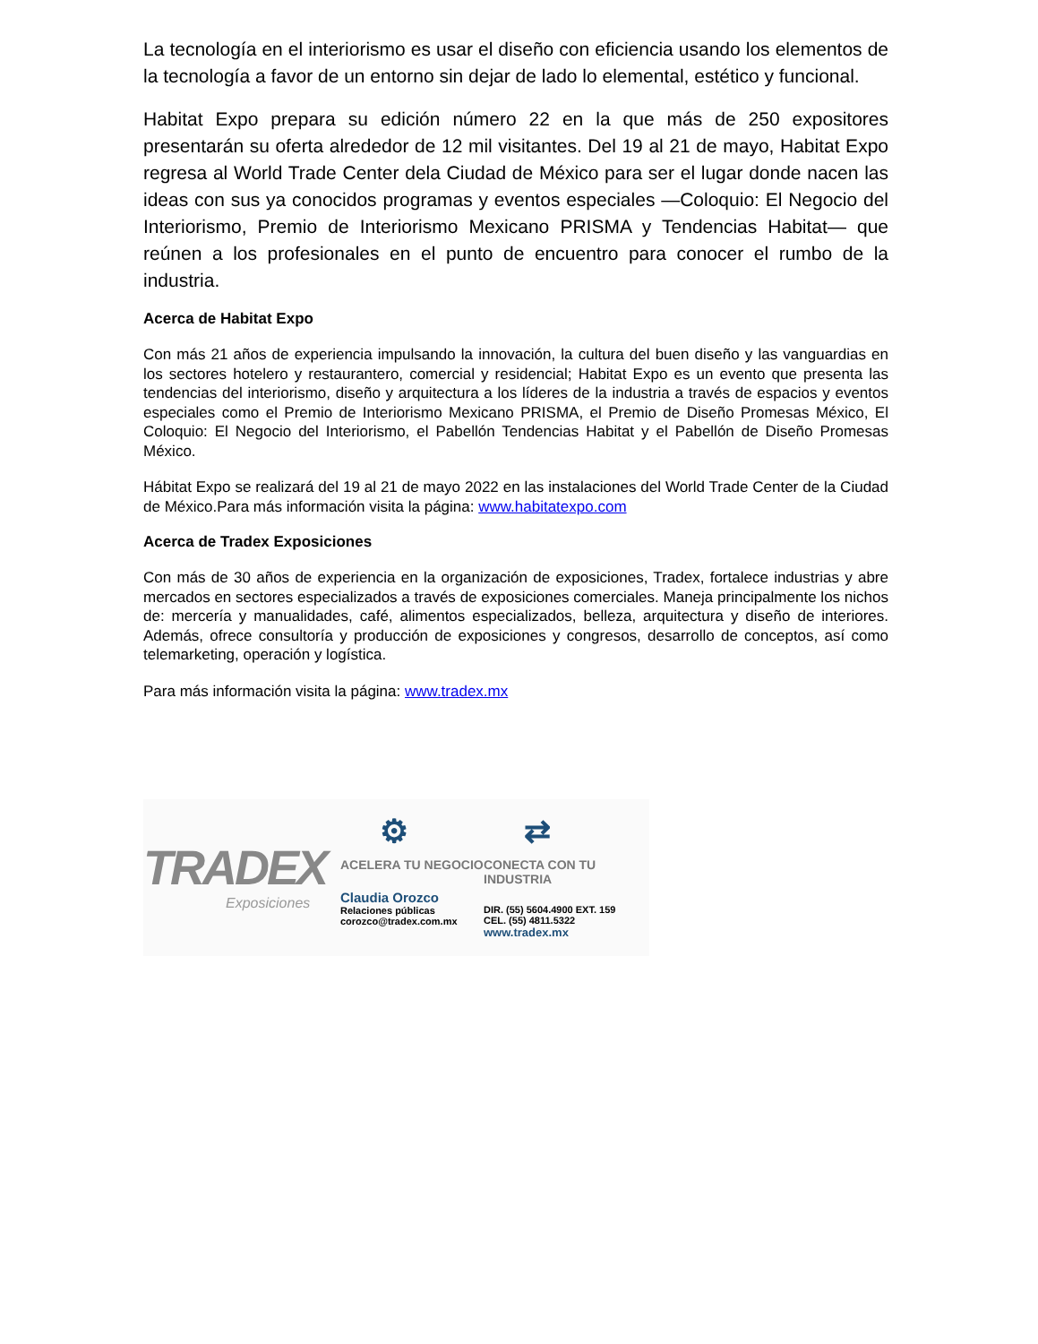La tecnología en el interiorismo es usar el diseño con eficiencia usando los elementos de la tecnología a favor de un entorno sin dejar de lado lo elemental, estético y funcional.
Habitat Expo prepara su edición número 22 en la que más de 250 expositores presentarán su oferta alrededor de 12 mil visitantes. Del 19 al 21 de mayo, Habitat Expo regresa al World Trade Center dela Ciudad de México para ser el lugar donde nacen las ideas con sus ya conocidos programas y eventos especiales —Coloquio: El Negocio del Interiorismo, Premio de Interiorismo Mexicano PRISMA y Tendencias Habitat— que reúnen a los profesionales en el punto de encuentro para conocer el rumbo de la industria.
Acerca de Habitat Expo
Con más 21 años de experiencia impulsando la innovación, la cultura del buen diseño y las vanguardias en los sectores hotelero y restaurantero, comercial y residencial; Habitat Expo es un evento que presenta las tendencias del interiorismo, diseño y arquitectura a los líderes de la industria a través de espacios y eventos especiales como el Premio de Interiorismo Mexicano PRISMA, el Premio de Diseño Promesas México, El Coloquio: El Negocio del Interiorismo, el Pabellón Tendencias Habitat y el Pabellón de Diseño Promesas México.
Hábitat Expo se realizará del 19 al 21 de mayo 2022 en las instalaciones del World Trade Center de la Ciudad de México.Para más información visita la página: www.habitatexpo.com
Acerca de Tradex Exposiciones
Con más de 30 años de experiencia en la organización de exposiciones, Tradex, fortalece industrias y abre mercados en sectores especializados a través de exposiciones comerciales. Maneja principalmente los nichos de: mercería y manualidades, café, alimentos especializados, belleza, arquitectura y diseño de interiores. Además, ofrece consultoría y producción de exposiciones y congresos, desarrollo de conceptos, así como telemarketing, operación y logística.
Para más información visita la página: www.tradex.mx
TRADEX
Exposiciones
⚙
ACELERA TU NEGOCIO
Claudia Orozco
Relaciones públicas
corozco@tradex.com.mx
⇄
CONECTA CON TU INDUSTRIA
DIR. (55) 5604.4900 EXT. 159
CEL. (55) 4811.5322
www.tradex.mx